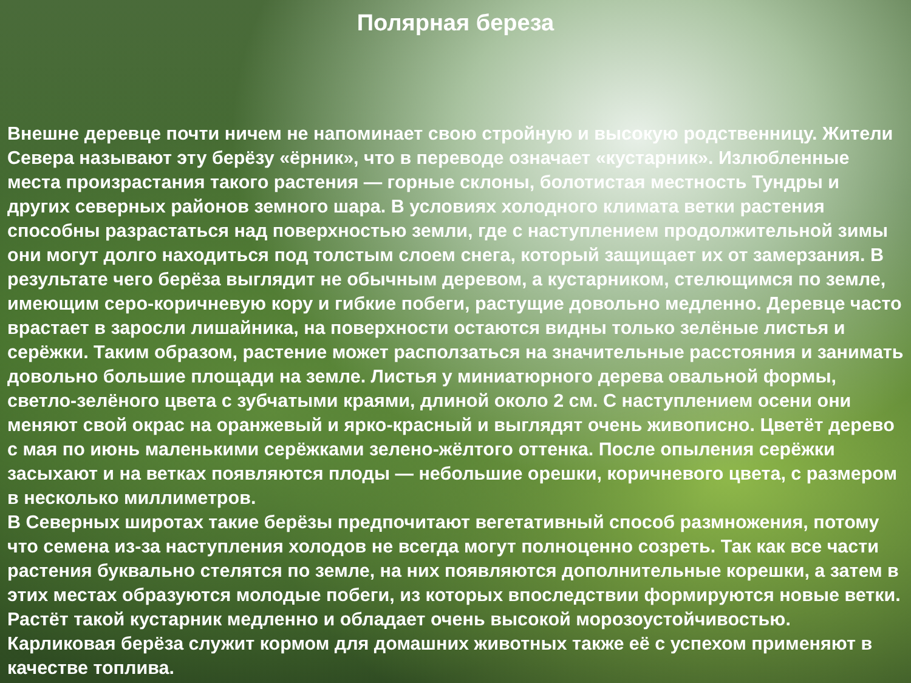Полярная береза
Внешне деревце почти ничем не напоминает свою стройную и высокую родственницу. Жители Севера называют эту берёзу «ёрник», что в переводе означает «кустарник». Излюбленные места произрастания такого растения — горные склоны, болотистая местность Тундры и других северных районов земного шара. В условиях холодного климата ветки растения способны разрастаться над поверхностью земли, где с наступлением продолжительной зимы они могут долго находиться под толстым слоем снега, который защищает их от замерзания. В результате чего берёза выглядит не обычным деревом, а кустарником, стелющимся по земле, имеющим серо-коричневую кору и гибкие побеги, растущие довольно медленно. Деревце часто врастает в заросли лишайника, на поверхности остаются видны только зелёные листья и серёжки. Таким образом, растение может расползаться на значительные расстояния и занимать довольно большие площади на земле. Листья у миниатюрного дерева овальной формы, светло-зелёного цвета с зубчатыми краями, длиной около 2 см. С наступлением осени они меняют свой окрас на оранжевый и ярко-красный и выглядят очень живописно. Цветёт дерево с мая по июнь маленькими серёжками зелено-жёлтого оттенка. После опыления серёжки засыхают и на ветках появляются плоды — небольшие орешки, коричневого цвета, с размером в несколько миллиметров.
В Северных широтах такие берёзы предпочитают вегетативный способ размножения, потому что семена из-за наступления холодов не всегда могут полноценно созреть. Так как все части растения буквально стелятся по земле, на них появляются дополнительные корешки, а затем в этих местах образуются молодые побеги, из которых впоследствии формируются новые ветки. Растёт такой кустарник медленно и обладает очень высокой морозоустойчивостью. Карликовая берёза служит кормом для домашних животных также её с успехом применяют в качестве топлива.